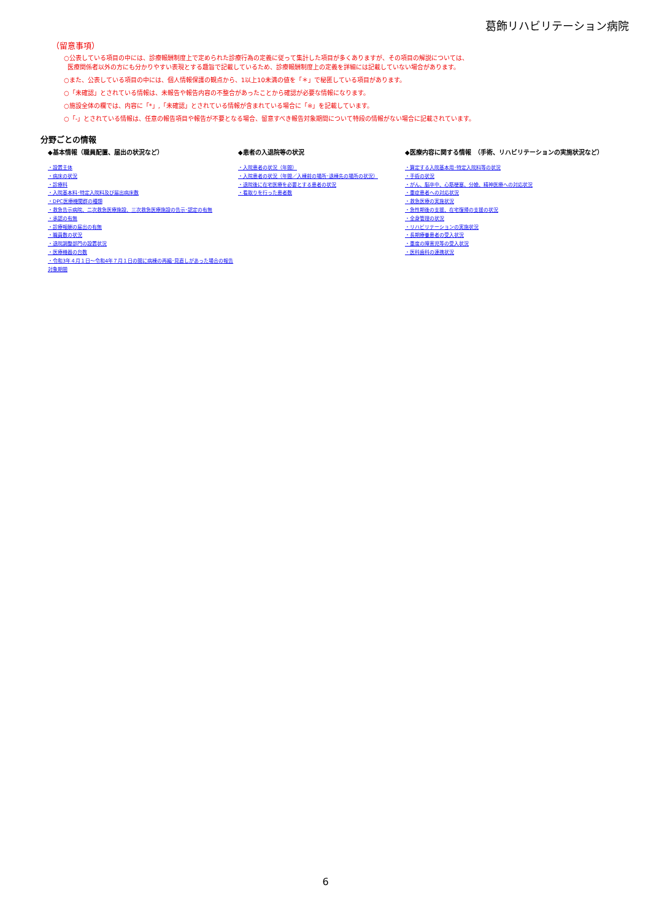葛飾リハビリテーション病院
（留意事項）
○公表している項目の中には、診療報酬制度上で定められた診療行為の定義に従って集計した項目が多くありますが、その項目の解説については、
医療関係者以外の方にも分かりやすい表現とする趣旨で記載しているため、診療報酬制度上の定義を詳細には記載していない場合があります。
○また、公表している項目の中には、個人情報保護の観点から、1以上10未満の値を「＊」で秘匿している項目があります。
○「未確認」とされている情報は、未報告や報告内容の不整合があったことから確認が必要な情報になります。
○施設全体の欄では、内容に「*」,「未確認」とされている情報が含まれている場合に「※」を記載しています。
○「-」とされている情報は、任意の報告項目や報告が不要となる場合、留意すべき報告対象期間について特段の情報がない場合に記載されています。
分野ごとの情報
◆基本情報（職員配置、届出の状況など）
・設置主体
・病床の状況
・診療科
・入院基本料･特定入院料及び届出病床数
・DPC医療機関群の種類
・救急告示病院、二次救急医療施設、三次救急医療施設の告示･認定の有無
・承認の有無
・診療報酬の届出の有無
・職員数の状況
・退院調整部門の設置状況
・医療機器の台数
・令和3年４月１日～令和4年７月１日の間に病棟の再編･見直しがあった場合の報告対象期間
◆患者の入退院等の状況
・入院患者の状況（年間）
・入院患者の状況（年間／入棟前の場所･退棟先の場所の状況）
・退院後に在宅医療を必要とする患者の状況
・看取りを行った患者数
◆医療内容に関する情報　（手術、リハビリテーションの実施状況など）
・算定する入院基本用･特定入院料等の状況
・手術の状況
・がん、脳卒中、心筋梗塞、分娩、精神医療への対応状況
・重症患者への対応状況
・救急医療の実施状況
・急性期後の支援、在宅復帰の支援の状況
・全身管理の状況
・リハビリテーションの実施状況
・長期療養患者の受入状況
・重度の障害児等の受入状況
・医科歯科の連携状況
6